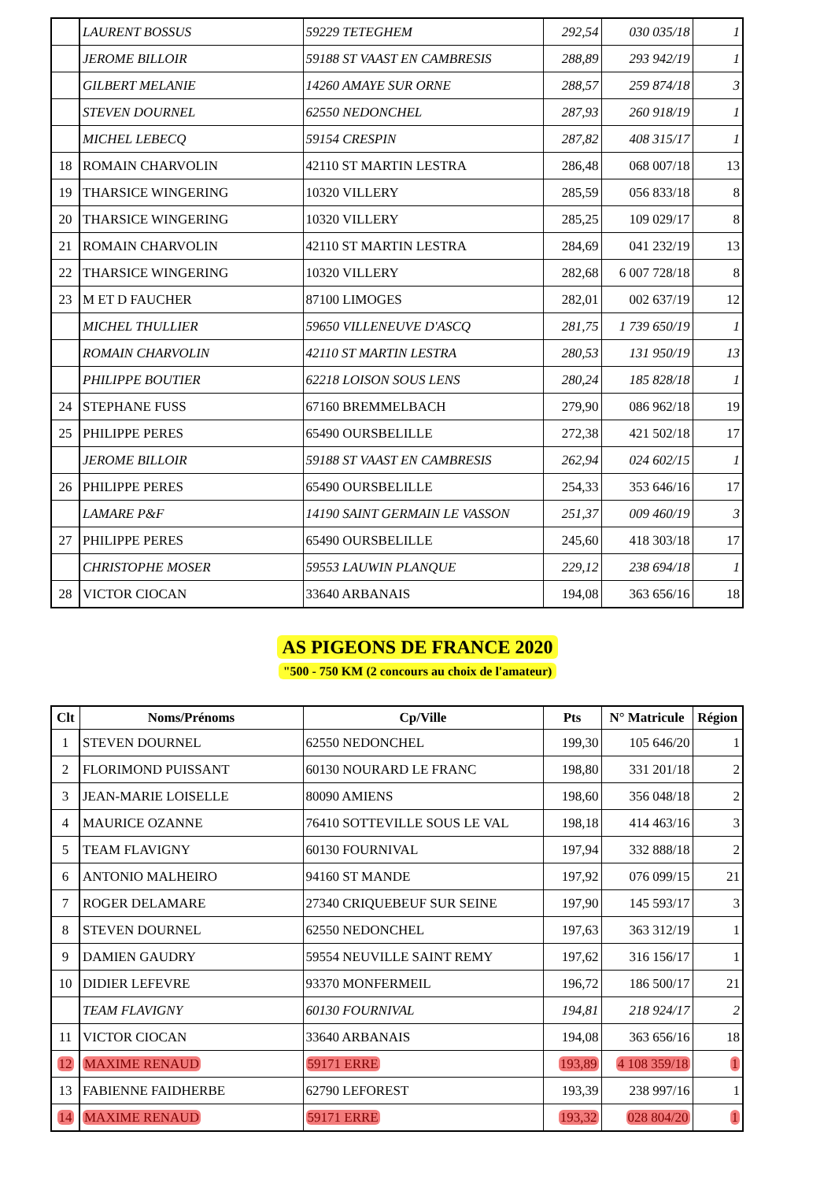| | LAURENT BOSSUS | 59229 TETEGHEM | 292,54 | 030 035/18 | 1 |
| | JEROME BILLOIR | 59188 ST VAAST EN CAMBRESIS | 288,89 | 293 942/19 | 1 |
| | GILBERT MELANIE | 14260 AMAYE SUR ORNE | 288,57 | 259 874/18 | 3 |
| | STEVEN DOURNEL | 62550 NEDONCHEL | 287,93 | 260 918/19 | 1 |
| | MICHEL LEBECQ | 59154 CRESPIN | 287,82 | 408 315/17 | 1 |
| 18 | ROMAIN CHARVOLIN | 42110 ST MARTIN LESTRA | 286,48 | 068 007/18 | 13 |
| 19 | THARSICE WINGERING | 10320 VILLERY | 285,59 | 056 833/18 | 8 |
| 20 | THARSICE WINGERING | 10320 VILLERY | 285,25 | 109 029/17 | 8 |
| 21 | ROMAIN CHARVOLIN | 42110 ST MARTIN LESTRA | 284,69 | 041 232/19 | 13 |
| 22 | THARSICE WINGERING | 10320 VILLERY | 282,68 | 6 007 728/18 | 8 |
| 23 | M ET D FAUCHER | 87100 LIMOGES | 282,01 | 002 637/19 | 12 |
| | MICHEL THULLIER | 59650 VILLENEUVE D'ASCQ | 281,75 | 1 739 650/19 | 1 |
| | ROMAIN CHARVOLIN | 42110 ST MARTIN LESTRA | 280,53 | 131 950/19 | 13 |
| | PHILIPPE BOUTIER | 62218 LOISON SOUS LENS | 280,24 | 185 828/18 | 1 |
| 24 | STEPHANE FUSS | 67160 BREMMELBACH | 279,90 | 086 962/18 | 19 |
| 25 | PHILIPPE PERES | 65490 OURSBELILLE | 272,38 | 421 502/18 | 17 |
| | JEROME BILLOIR | 59188 ST VAAST EN CAMBRESIS | 262,94 | 024 602/15 | 1 |
| 26 | PHILIPPE PERES | 65490 OURSBELILLE | 254,33 | 353 646/16 | 17 |
| | LAMARE P&F | 14190 SAINT GERMAIN LE VASSON | 251,37 | 009 460/19 | 3 |
| 27 | PHILIPPE PERES | 65490 OURSBELILLE | 245,60 | 418 303/18 | 17 |
| | CHRISTOPHE MOSER | 59553 LAUWIN PLANQUE | 229,12 | 238 694/18 | 1 |
| 28 | VICTOR CIOCAN | 33640 ARBANAIS | 194,08 | 363 656/16 | 18 |
AS PIGEONS DE FRANCE 2020
"500 - 750 KM (2 concours au choix de l'amateur)
| Clt | Noms/Prénoms | Cp/Ville | Pts | N° Matricule | Région |
| --- | --- | --- | --- | --- | --- |
| 1 | STEVEN DOURNEL | 62550 NEDONCHEL | 199,30 | 105 646/20 | 1 |
| 2 | FLORIMOND PUISSANT | 60130 NOURARD LE FRANC | 198,80 | 331 201/18 | 2 |
| 3 | JEAN-MARIE LOISELLE | 80090 AMIENS | 198,60 | 356 048/18 | 2 |
| 4 | MAURICE OZANNE | 76410 SOTTEVILLE SOUS LE VAL | 198,18 | 414 463/16 | 3 |
| 5 | TEAM FLAVIGNY | 60130 FOURNIVAL | 197,94 | 332 888/18 | 2 |
| 6 | ANTONIO MALHEIRO | 94160 ST MANDE | 197,92 | 076 099/15 | 21 |
| 7 | ROGER DELAMARE | 27340 CRIQUEBEUF SUR SEINE | 197,90 | 145 593/17 | 3 |
| 8 | STEVEN DOURNEL | 62550 NEDONCHEL | 197,63 | 363 312/19 | 1 |
| 9 | DAMIEN GAUDRY | 59554 NEUVILLE SAINT REMY | 197,62 | 316 156/17 | 1 |
| 10 | DIDIER LEFEVRE | 93370 MONFERMEIL | 196,72 | 186 500/17 | 21 |
| | TEAM FLAVIGNY | 60130 FOURNIVAL | 194,81 | 218 924/17 | 2 |
| 11 | VICTOR CIOCAN | 33640 ARBANAIS | 194,08 | 363 656/16 | 18 |
| 12 | MAXIME RENAUD | 59171 ERRE | 193,89 | 4 108 359/18 | 1 |
| 13 | FABIENNE FAIDHERBE | 62790 LEFOREST | 193,39 | 238 997/16 | 1 |
| 14 | MAXIME RENAUD | 59171 ERRE | 193,32 | 028 804/20 | 1 |